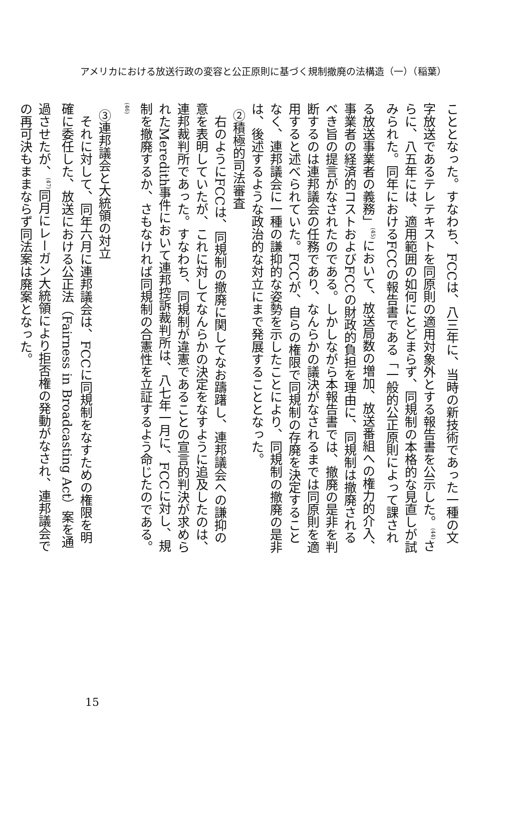アメリカにおける放送行政の変容と公正原則に基づく規制撤廃の法構造（一）（稲葉）
こととなった。すなわち、FCCは、八三年に、当時の新技術であった一種の文字放送であるテレテキストを同原則の適用対象外とする報告書を公示した。<sup>(44)</sup>さらに、八五年には、適用範囲の如何にとどまらず、同規制の本格的な見直しが試みられた。同年におけるFCCの報告書である「一般的公正原則によって課される放送事業者の義務」<sup>(45)</sup>において、放送局数の増加、放送番組への権力的介入、事業者の経済的コストおよびFCCの財政的負担を理由に、同規制は撤廃されるべき旨の提言がなされたのである。しかしながら本報告書では、撤廃の是非を判断するのは連邦議会の任務であり、なんらかの議決がなされるまでは同原則を適用すると述べられていた。FCCが、自らの権限で同規制の存廃を決定することなく、連邦議会に一種の謙抑的な姿勢を示したことにより、同規制の撤廃の是非は、後述するような政治的な対立にまで発展することとなった。
②積極的司法審査
右のようにFCCは、同規制の撤廃に関してなお躊躇し、連邦議会への謙抑の意を表明していたが、これに対してなんらかの決定をなすように追及したのは、連邦裁判所であった。すなわち、同規制が違憲であることの宣言的判決が求められたMeredith事件において連邦控訴裁判所は、八七年一月に、FCCに対し、規制を撤廃するか、さもなければ同規制の合憲性を立証するよう命じたのである。<sup>(46)</sup>
③連邦議会と大統領の対立
それに対して、同年六月に連邦議会は、FCCに同規制をなすための権限を明確に委任した、放送における公正法（Fairness in Broadcasting Act）案を通過させたが、<sup>(47)</sup>同月にレーガン大統領により拒否権の発動がなされ、連邦議会での再可決もままならず同法案は廃案となった。
15